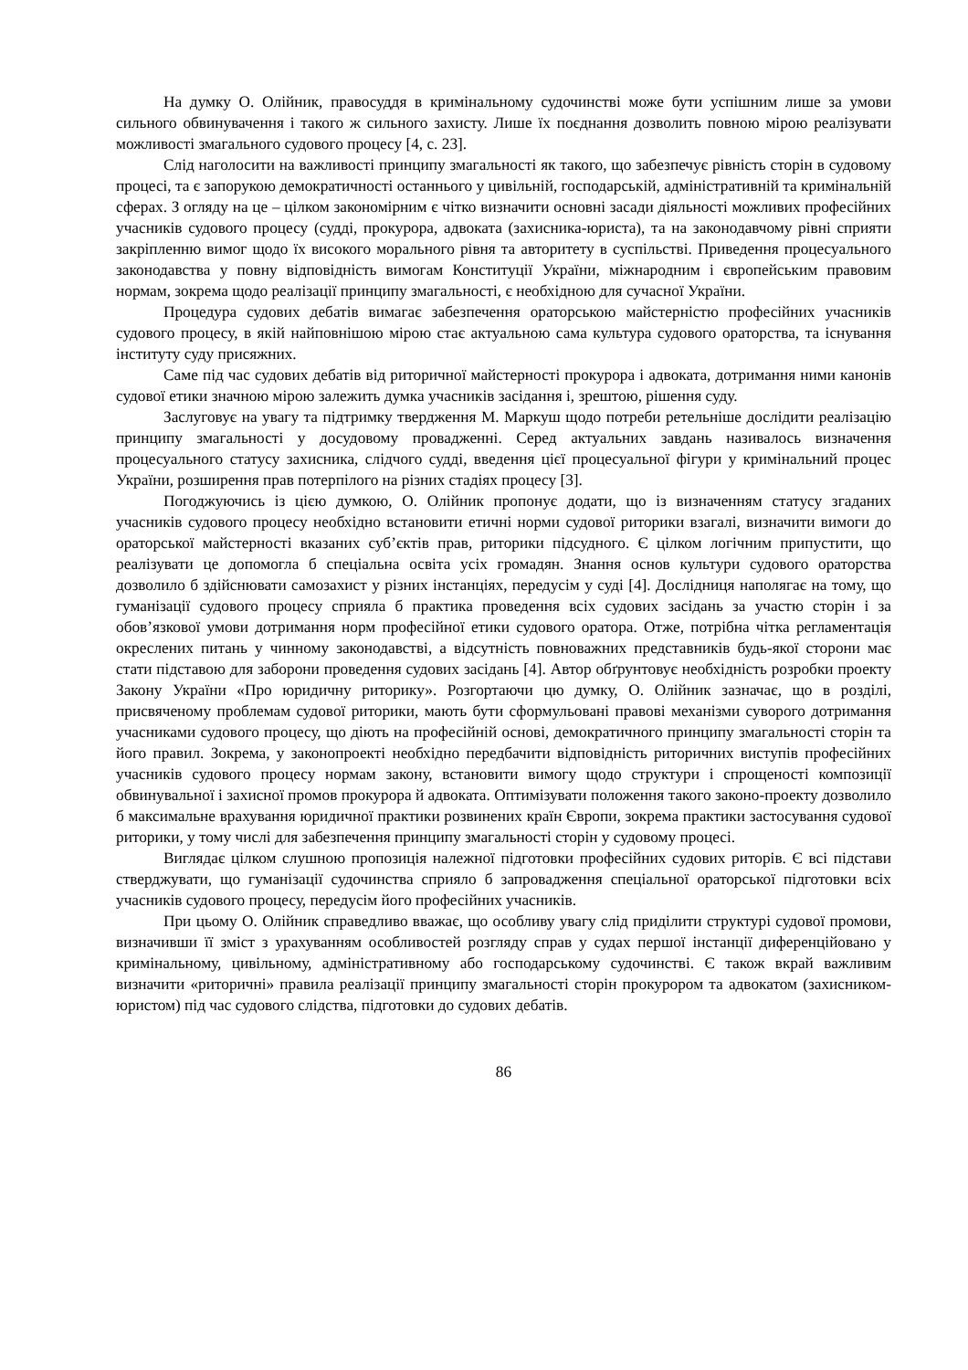На думку О. Олійник, правосуддя в кримінальному судочинстві може бути успішним лише за умови сильного обвинувачення і такого ж сильного захисту. Лише їх поєднання дозволить повною мірою реалізувати можливості змагального судового процесу [4, с. 23].
Слід наголосити на важливості принципу змагальності як такого, що забезпечує рівність сторін в судовому процесі, та є запорукою демократичності останнього у цивільній, господарській, адміністративній та кримінальній сферах. З огляду на це – цілком закономірним є чітко визначити основні засади діяльності можливих професійних учасників судового процесу (судді, прокурора, адвоката (захисника-юриста), та на законодавчому рівні сприяти закріпленню вимог щодо їх високого морального рівня та авторитету в суспільстві. Приведення процесуального законодавства у повну відповідність вимогам Конституції України, міжнародним і європейським правовим нормам, зокрема щодо реалізації принципу змагальності, є необхідною для сучасної України.
Процедура судових дебатів вимагає забезпечення ораторською майстерністю професійних учасників судового процесу, в якій найповнішою мірою стає актуальною сама культура судового ораторства, та існування інституту суду присяжних.
Саме під час судових дебатів від риторичної майстерності прокурора і адвоката, дотримання ними канонів судової етики значною мірою залежить думка учасників засідання і, зрештою, рішення суду.
Заслуговує на увагу та підтримку твердження М. Маркуш щодо потреби ретельніше дослідити реалізацію принципу змагальності у досудовому провадженні. Серед актуальних завдань називалось визначення процесуального статусу захисника, слідчого судді, введення цієї процесуальної фігури у кримінальний процес України, розширення прав потерпілого на різних стадіях процесу [3].
Погоджуючись із цією думкою, О. Олійник пропонує додати, що із визначенням статусу згаданих учасників судового процесу необхідно встановити етичні норми судової риторики взагалі, визначити вимоги до ораторської майстерності вказаних суб’єктів прав, риторики підсудного. Є цілком логічним припустити, що реалізувати це допомогла б спеціальна освіта усіх громадян. Знання основ культури судового ораторства дозволило б здійснювати самозахист у різних інстанціях, передусім у суді [4]. Дослідниця наполягає на тому, що гуманізації судового процесу сприяла б практика проведення всіх судових засідань за участю сторін і за обов’язкової умови дотримання норм професійної етики судового оратора. Отже, потрібна чітка регламентація окреслених питань у чинному законодавстві, а відсутність повноважних представників будь-якої сторони має стати підставою для заборони проведення судових засідань [4]. Автор обґрунтовує необхідність розробки проекту Закону України «Про юридичну риторику». Розгортаючи цю думку, О. Олійник зазначає, що в розділі, присвяченому проблемам судової риторики, мають бути сформульовані правові механізми суворого дотримання учасниками судового процесу, що діють на професійній основі, демократичного принципу змагальності сторін та його правил. Зокрема, у законопроекті необхідно передбачити відповідність риторичних виступів професійних учасників судового процесу нормам закону, встановити вимогу щодо структури і спрощеності композиції обвинувальної і захисної промов прокурора й адвоката. Оптимізувати положення такого законо-проекту дозволило б максимальне врахування юридичної практики розвинених країн Європи, зокрема практики застосування судової риторики, у тому числі для забезпечення принципу змагальності сторін у судовому процесі.
Виглядає цілком слушною пропозиція належної підготовки професійних судових риторів. Є всі підстави стверджувати, що гуманізації судочинства сприяло б запровадження спеціальної ораторської підготовки всіх учасників судового процесу, передусім його професійних учасників.
При цьому О. Олійник справедливо вважає, що особливу увагу слід приділити структурі судової промови, визначивши її зміст з урахуванням особливостей розгляду справ у судах першої інстанції диференційовано у кримінальному, цивільному, адміністративному або господарському судочинстві. Є також вкрай важливим визначити «риторичні» правила реалізації принципу змагальності сторін прокурором та адвокатом (захисником-юристом) під час судового слідства, підготовки до судових дебатів.
86